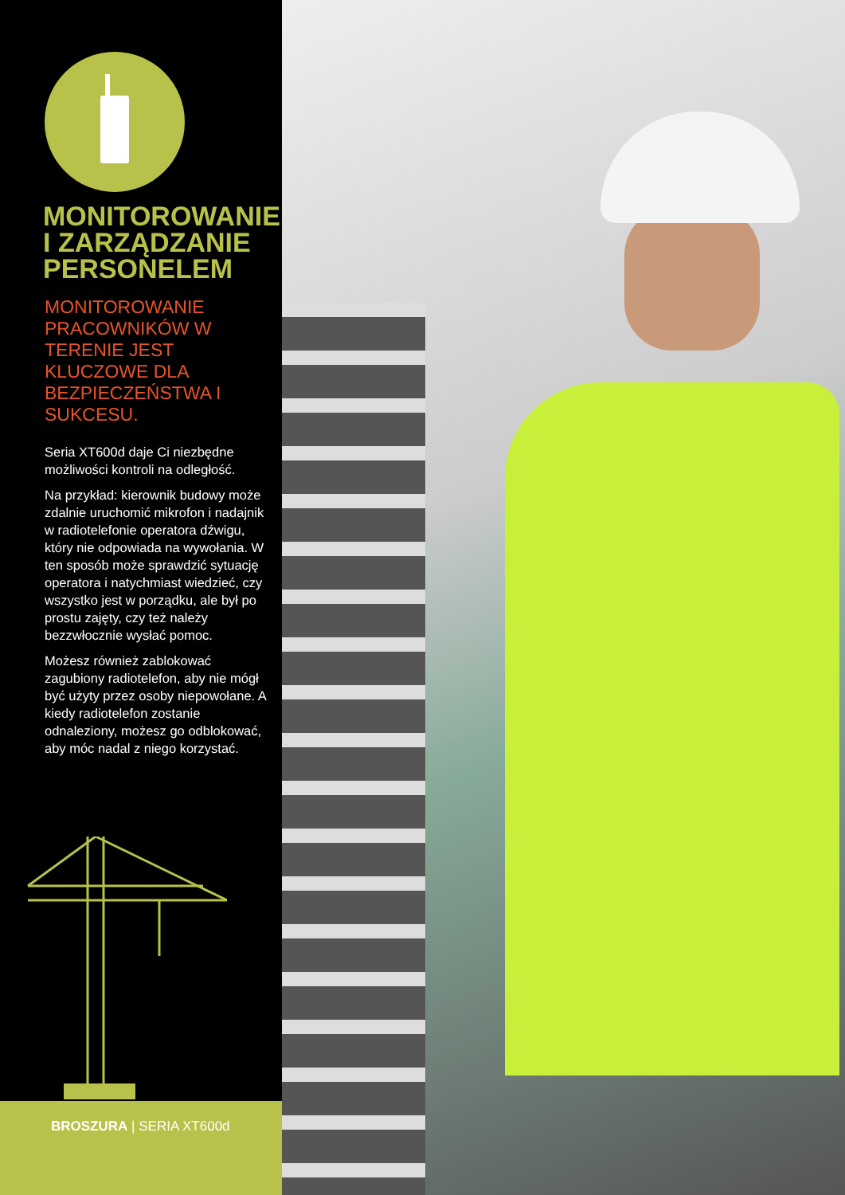MONITOROWANIE
I ZARZĄDZANIE
PERSONELEM
MONITOROWANIE
PRACOWNIKÓW W
TERENIE JEST
KLUCZOWE DLA
BEZPIECZEŃSTWA I
SUKCESU.
Seria XT600d daje Ci niezbędne możliwości kontroli na odległość.
Na przykład: kierownik budowy może zdalnie uruchomić mikrofon i nadajnik w radiotelefonie operatora dźwigu, który nie odpowiada na wywołania. W ten sposób może sprawdzić sytuację operatora i natychmiast wiedzieć, czy wszystko jest w porządku, ale był po prostu zajęty, czy też należy bezzwłocznie wysłać pomoc.
Możesz również zablokować zagubiony radiotelefon, aby nie mógł być użyty przez osoby niepowołane. A kiedy radiotelefon zostanie odnaleziony, możesz go odblokować, aby móc nadal z niego korzystać.
BROSZURA | SERIA XT600d